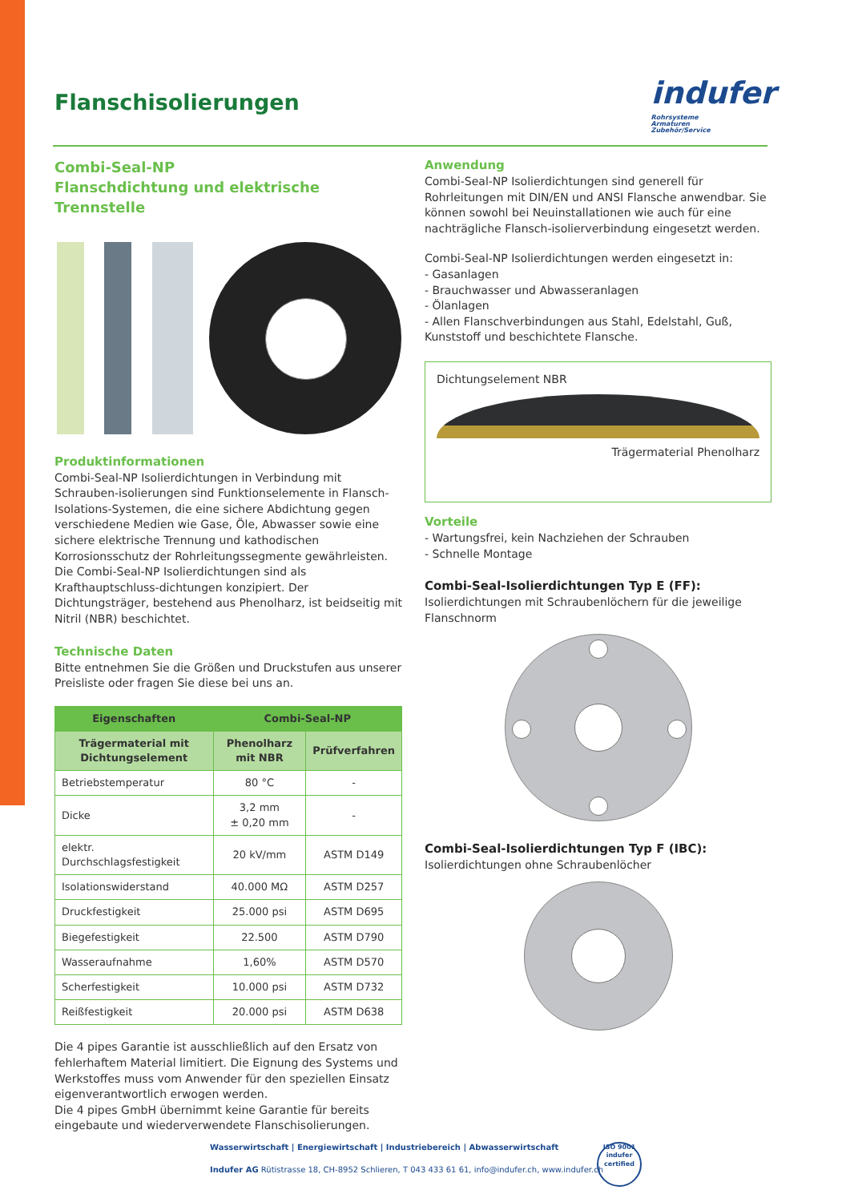Flanschisolierungen
indufer
Rohrsysteme
Armaturen
Zubehör/Service
Combi-Seal-NP
Flanschdichtung und elektrische Trennstelle
Produktinformationen
Combi-Seal-NP Isolierdichtungen in Verbindung mit Schrauben-isolierungen sind Funktionselemente in Flansch-Isolations-Systemen, die eine sichere Abdichtung gegen verschiedene Medien wie Gase, Öle, Abwasser sowie eine sichere elektrische Trennung und kathodischen Korrosionsschutz der Rohrleitungssegmente gewährleisten.
Die Combi-Seal-NP Isolierdichtungen sind als Krafthauptschluss-dichtungen konzipiert. Der Dichtungsträger, bestehend aus Phenolharz, ist beidseitig mit Nitril (NBR) beschichtet.
Technische Daten
Bitte entnehmen Sie die Größen und Druckstufen aus unserer Preisliste oder fragen Sie diese bei uns an.
| Eigenschaften | Combi-Seal-NP | |
| --- | --- | --- |
| Trägermaterial mit Dichtungselement | Phenolharz mit NBR | Prüfverfahren |
| Betriebstemperatur | 80 °C | - |
| Dicke | 3,2 mm ± 0,20 mm | - |
| elektr. Durchschlagsfestigkeit | 20 kV/mm | ASTM D149 |
| Isolationswiderstand | 40.000 MΩ | ASTM D257 |
| Druckfestigkeit | 25.000 psi | ASTM D695 |
| Biegefestigkeit | 22.500 | ASTM D790 |
| Wasseraufnahme | 1,60% | ASTM D570 |
| Scherfestigkeit | 10.000 psi | ASTM D732 |
| Reißfestigkeit | 20.000 psi | ASTM D638 |
Die 4 pipes Garantie ist ausschließlich auf den Ersatz von fehlerhaftem Material limitiert. Die Eignung des Systems und Werkstoffes muss vom Anwender für den speziellen Einsatz eigenverantwortlich erwogen werden.
Die 4 pipes GmbH übernimmt keine Garantie für bereits eingebaute und wiederverwendete Flanschisolierungen.
Anwendung
Combi-Seal-NP Isolierdichtungen sind generell für Rohrleitungen mit DIN/EN und ANSI Flansche anwendbar. Sie können sowohl bei Neuinstallationen wie auch für eine nachträgliche Flansch-isolierverbindung eingesetzt werden.
Combi-Seal-NP Isolierdichtungen werden eingesetzt in:
- Gasanlagen
- Brauchwasser und Abwasseranlagen
- Ölanlagen
- Allen Flanschverbindungen aus Stahl, Edelstahl, Guß, Kunststoff und beschichtete Flansche.
Dichtungselement NBR
Trägermaterial Phenolharz
Vorteile
- Wartungsfrei, kein Nachziehen der Schrauben
- Schnelle Montage
Combi-Seal-Isolierdichtungen Typ E (FF):
Isolierdichtungen mit Schraubenlöchern für die jeweilige Flanschnorm
Combi-Seal-Isolierdichtungen Typ F (IBC):
Isolierdichtungen ohne Schraubenlöcher
Wasserwirtschaft | Energiewirtschaft | Industriebereich | Abwasserwirtschaft
Indufer AG Rütistrasse 18, CH-8952 Schlieren, T 043 433 61 61, info@indufer.ch, www.indufer.ch
ISO 9001
indufer
certified